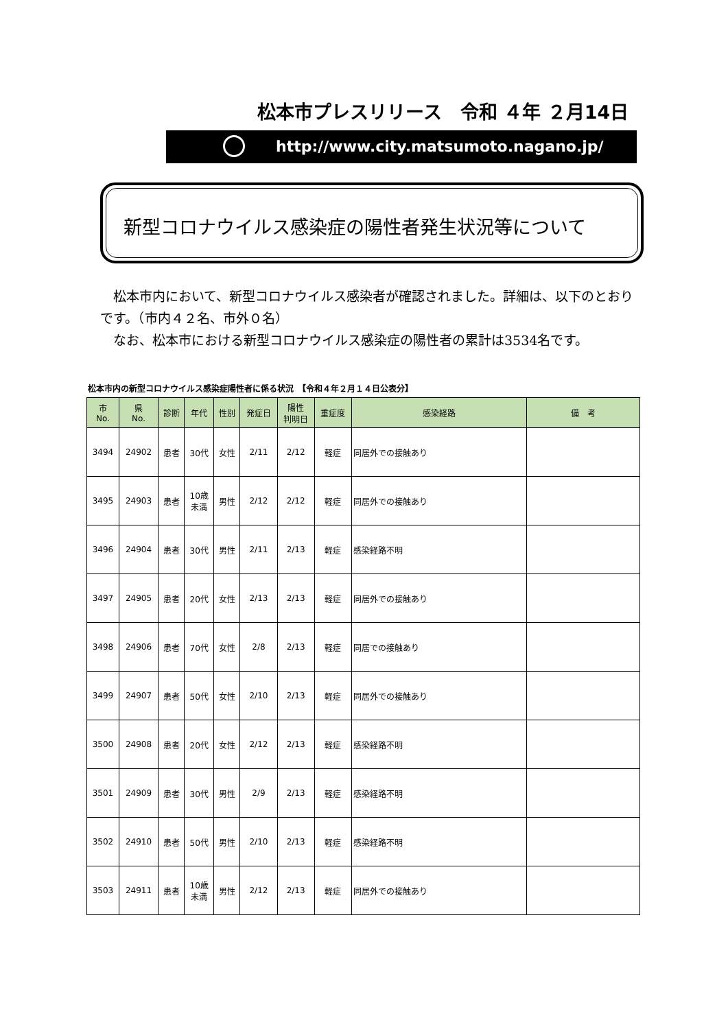松本市プレスリリース　令和 ４年 ２月14日
http://www.city.matsumoto.nagano.jp/
新型コロナウイルス感染症の陽性者発生状況等について
　松本市内において、新型コロナウイルス感染者が確認されました。詳細は、以下のとおりです。（市内４２名、市外０名）
　なお、松本市における新型コロナウイルス感染症の陽性者の累計は3534名です。
松本市内の新型コロナウイルス感染症陽性者に係る状況　【令和４年２月１４日公表分】
| 市 No. | 県 No. | 診断 | 年代 | 性別 | 発症日 | 陽性 判明日 | 重症度 | 感染経路 | 備 考 |
| --- | --- | --- | --- | --- | --- | --- | --- | --- | --- |
| 3494 | 24902 | 患者 | 30代 | 女性 | 2/11 | 2/12 | 軽症 | 同居外での接触あり | |
| 3495 | 24903 | 患者 | 10歳 未満 | 男性 | 2/12 | 2/12 | 軽症 | 同居外での接触あり | |
| 3496 | 24904 | 患者 | 30代 | 男性 | 2/11 | 2/13 | 軽症 | 感染経路不明 | |
| 3497 | 24905 | 患者 | 20代 | 女性 | 2/13 | 2/13 | 軽症 | 同居外での接触あり | |
| 3498 | 24906 | 患者 | 70代 | 女性 | 2/8 | 2/13 | 軽症 | 同居での接触あり | |
| 3499 | 24907 | 患者 | 50代 | 女性 | 2/10 | 2/13 | 軽症 | 同居外での接触あり | |
| 3500 | 24908 | 患者 | 20代 | 女性 | 2/12 | 2/13 | 軽症 | 感染経路不明 | |
| 3501 | 24909 | 患者 | 30代 | 男性 | 2/9 | 2/13 | 軽症 | 感染経路不明 | |
| 3502 | 24910 | 患者 | 50代 | 男性 | 2/10 | 2/13 | 軽症 | 感染経路不明 | |
| 3503 | 24911 | 患者 | 10歳 未満 | 男性 | 2/12 | 2/13 | 軽症 | 同居外での接触あり | |